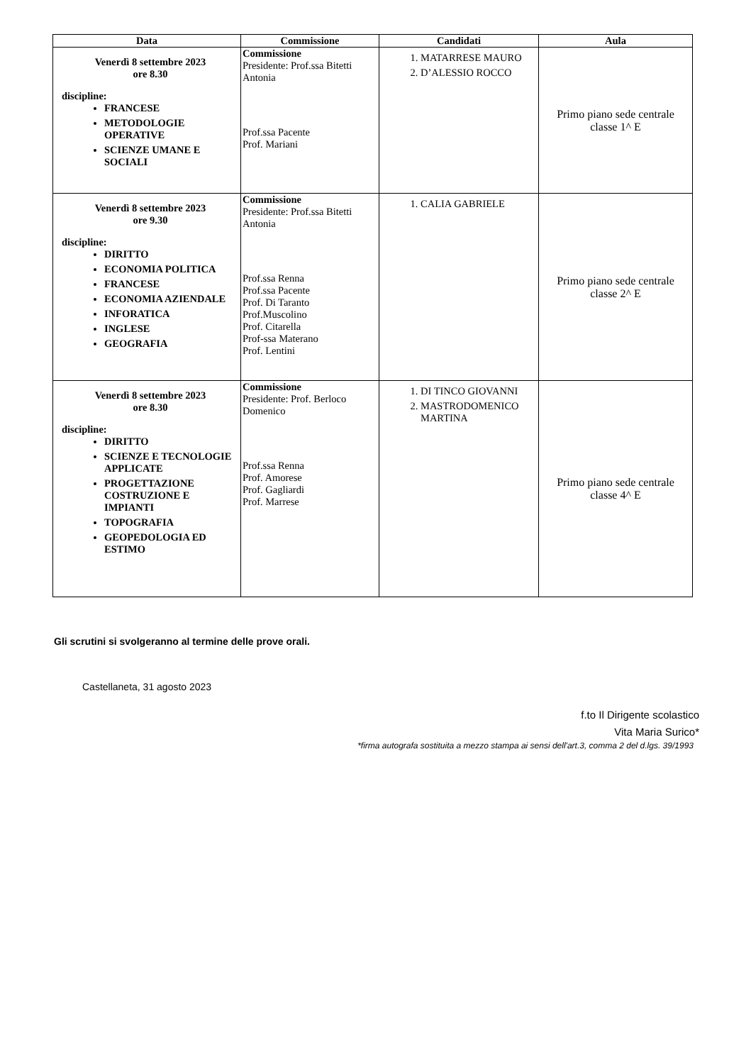| Data | Commissione | Candidati | Aula |
| --- | --- | --- | --- |
| Venerdì 8 settembre 2023 ore 8.30 discipline: FRANCESE METODOLOGIE OPERATIVE SCIENZE UMANE E SOCIALI | Commissione Presidente: Prof.ssa Bitetti Antonia Prof.ssa Pacente Prof. Mariani | 1. MATARRESE MAURO 2. D’ALESSIO ROCCO | Primo piano sede centrale classe 1^ E |
| Venerdì 8 settembre 2023 ore 9.30 discipline: DIRITTO ECONOMIA POLITICA FRANCESE ECONOMIA AZIENDALE INFORATICA INGLESE GEOGRAFIA | Commissione Presidente: Prof.ssa Bitetti Antonia Prof.ssa Renna Prof.ssa Pacente Prof. Di Taranto Prof.Muscolino Prof. Citarella Prof-ssa Materano Prof. Lentini | 1. CALIA GABRIELE | Primo piano sede centrale classe 2^ E |
| Venerdì 8 settembre 2023 ore 8.30 discipline: DIRITTO SCIENZE E TECNOLOGIE APPLICATE PROGETTAZIONE COSTRUZIONE E IMPIANTI TOPOGRAFIA GEOPEDOLOGIA ED ESTIMO | Commissione Presidente: Prof. Berloco Domenico Prof.ssa Renna Prof. Amorese Prof. Gagliardi Prof. Marrese | 1. DI TINCO GIOVANNI 2. MASTRODOMENICO MARTINA | Primo piano sede centrale classe 4^ E |
Gli scrutini si svolgeranno al termine delle prove orali.
Castellaneta, 31 agosto 2023
f.to Il Dirigente scolastico
Vita Maria Surico*
*firma autografa sostituita a mezzo stampa ai sensi dell'art.3, comma 2 del d.lgs. 39/1993